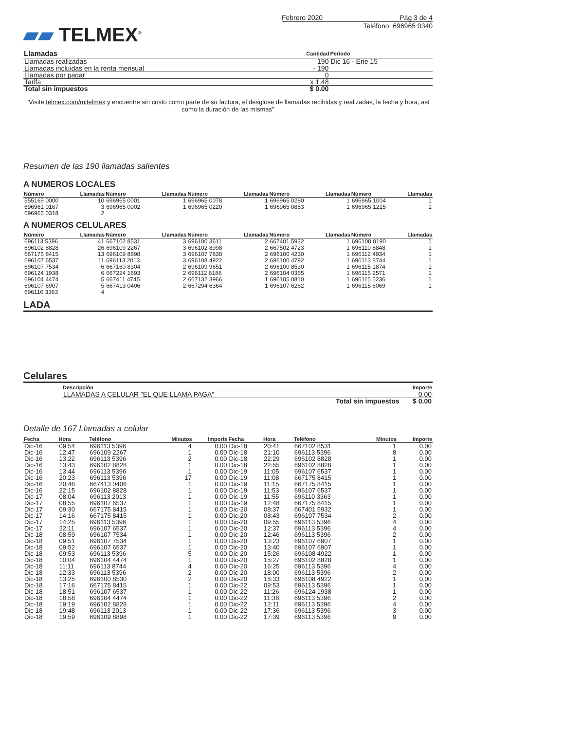▰▰ TELMEX<sup>®</sup>
Febrero 2020 Pág 3 de 4
Teléfono: 696965 0340
| Llamadas | Cantidad | Periodo |
| --- | --- | --- |
| Llamadas realizadas | 190 | Dic 16 - Ene 15 |
| Llamadas incluidas en la renta mensual | - 190 | |
| Llamadas por pagar | 0 | |
| Tarifa | x 1.48 | |
| Total sin impuestos | $ 0.00 | |
"Visite telmex.com/mitelmex y encuentre sin costo como parte de su factura, el desglose de llamadas recibidas y realizadas, la fecha y hora, así como la duración de las mismas"
Resumen de las 190 llamadas salientes
A NUMEROS LOCALES
| Número | Llamadas | Número | Llamadas | Número | Llamadas | Número | Llamadas | Número | Llamadas |
| --- | --- | --- | --- | --- | --- | --- | --- | --- | --- |
| 555169 0000 | 10 | 696965 0001 | 1 | 696965 0078 | 1 | 696965 0280 | 1 | 696965 1004 | 1 |
| 696961 0167 | 3 | 696965 0002 | 1 | 696965 0220 | 1 | 696965 0853 | 1 | 696965 1215 | 1 |
| 696965 0318 | 2 | | | | | | | | |
A NUMEROS CELULARES
| Número | Llamadas | Número | Llamadas | Número | Llamadas | Número | Llamadas | Número | Llamadas |
| --- | --- | --- | --- | --- | --- | --- | --- | --- | --- |
| 696113 5396 | 41 | 667102 8531 | 3 | 696100 3611 | 2 | 667401 5932 | 1 | 696108 0190 | 1 |
| 696102 8828 | 26 | 696109 2267 | 3 | 696102 8998 | 2 | 667502 4723 | 1 | 696110 8848 | 1 |
| 667175 8415 | 13 | 696109 8898 | 3 | 696107 7838 | 2 | 696100 4230 | 1 | 696112 4934 | 1 |
| 696107 6537 | 11 | 696113 2013 | 3 | 696108 4922 | 2 | 696100 4792 | 1 | 696113 8744 | 1 |
| 696107 7534 | 6 | 667160 8304 | 2 | 696109 9651 | 2 | 696100 8530 | 1 | 696115 1874 | 1 |
| 696124 1938 | 6 | 667224 1693 | 2 | 696112 6186 | 2 | 696104 0365 | 1 | 696115 2571 | 1 |
| 696104 4474 | 5 | 667411 4745 | 2 | 667132 3966 | 1 | 696105 0810 | 1 | 696115 5236 | 1 |
| 696107 6907 | 5 | 667413 0406 | 2 | 667294 6364 | 1 | 696107 6262 | 1 | 696115 6069 | 1 |
| 696110 3363 | 4 | | | | | | | | |
LADA
Celulares
| Descripción | | Importe |
| --- | --- | --- |
| LLAMADAS A CELULAR "EL QUE LLAMA PAGA" | | 0.00 |
| | Total sin impuestos | $ 0.00 |
Detalle de 167 Llamadas a celular
| Fecha | Hora | Teléfono | Minutos | Importe | Fecha | Hora | Teléfono | Minutos | Importe |
| --- | --- | --- | --- | --- | --- | --- | --- | --- | --- |
| Dic-16 | 09:54 | 696113 5396 | 4 | 0.00 | Dic-18 | 20:41 | 667102 8531 | 1 | 0.00 |
| Dic-16 | 12:47 | 696109 2267 | 1 | 0.00 | Dic-18 | 21:10 | 696113 5396 | 8 | 0.00 |
| Dic-16 | 13:22 | 696113 5396 | 2 | 0.00 | Dic-18 | 22:29 | 696102 8828 | 1 | 0.00 |
| Dic-16 | 13:43 | 696102 8828 | 1 | 0.00 | Dic-18 | 22:55 | 696102 8828 | 1 | 0.00 |
| Dic-16 | 13:44 | 696113 5396 | 1 | 0.00 | Dic-19 | 11:05 | 696107 6537 | 1 | 0.00 |
| Dic-16 | 20:23 | 696113 5396 | 17 | 0.00 | Dic-19 | 11:08 | 667175 8415 | 1 | 0.00 |
| Dic-16 | 20:46 | 667413 0406 | 1 | 0.00 | Dic-19 | 11:15 | 667175 8415 | 1 | 0.00 |
| Dic-16 | 22:15 | 696102 8828 | 1 | 0.00 | Dic-19 | 11:53 | 696107 6537 | 1 | 0.00 |
| Dic-17 | 08:04 | 696113 2013 | 1 | 0.00 | Dic-19 | 11:55 | 696110 3363 | 1 | 0.00 |
| Dic-17 | 08:55 | 696107 6537 | 1 | 0.00 | Dic-19 | 12:48 | 667175 8415 | 1 | 0.00 |
| Dic-17 | 09:30 | 667175 8415 | 1 | 0.00 | Dic-20 | 08:37 | 667401 5932 | 1 | 0.00 |
| Dic-17 | 14:16 | 667175 8415 | 1 | 0.00 | Dic-20 | 08:43 | 696107 7534 | 2 | 0.00 |
| Dic-17 | 14:25 | 696113 5396 | 1 | 0.00 | Dic-20 | 09:55 | 696113 5396 | 4 | 0.00 |
| Dic-17 | 22:11 | 696107 6537 | 1 | 0.00 | Dic-20 | 12:37 | 696113 5396 | 4 | 0.00 |
| Dic-18 | 08:59 | 696107 7534 | 1 | 0.00 | Dic-20 | 12:46 | 696113 5396 | 2 | 0.00 |
| Dic-18 | 09:51 | 696107 7534 | 1 | 0.00 | Dic-20 | 13:23 | 696107 6907 | 1 | 0.00 |
| Dic-18 | 09:52 | 696107 6537 | 1 | 0.00 | Dic-20 | 13:40 | 696107 6907 | 1 | 0.00 |
| Dic-18 | 09:53 | 696113 5396 | 5 | 0.00 | Dic-20 | 15:26 | 696108 4922 | 1 | 0.00 |
| Dic-18 | 10:04 | 696104 4474 | 1 | 0.00 | Dic-20 | 15:27 | 696102 8828 | 1 | 0.00 |
| Dic-18 | 11:11 | 696113 8744 | 4 | 0.00 | Dic-20 | 16:25 | 696113 5396 | 4 | 0.00 |
| Dic-18 | 12:33 | 696113 5396 | 2 | 0.00 | Dic-20 | 18:00 | 696113 5396 | 2 | 0.00 |
| Dic-18 | 13:25 | 696100 8530 | 2 | 0.00 | Dic-20 | 18:33 | 696108 4922 | 1 | 0.00 |
| Dic-18 | 17:16 | 667175 8415 | 1 | 0.00 | Dic-22 | 09:53 | 696113 5396 | 1 | 0.00 |
| Dic-18 | 18:51 | 696107 6537 | 1 | 0.00 | Dic-22 | 11:26 | 696124 1938 | 1 | 0.00 |
| Dic-18 | 18:58 | 696104 4474 | 1 | 0.00 | Dic-22 | 11:38 | 696113 5396 | 2 | 0.00 |
| Dic-18 | 19:19 | 696102 8828 | 1 | 0.00 | Dic-22 | 12:11 | 696113 5396 | 4 | 0.00 |
| Dic-18 | 19:48 | 696113 2013 | 1 | 0.00 | Dic-22 | 17:36 | 696113 5396 | 3 | 0.00 |
| Dic-18 | 19:59 | 696109 8898 | 1 | 0.00 | Dic-22 | 17:39 | 696113 5396 | 9 | 0.00 |